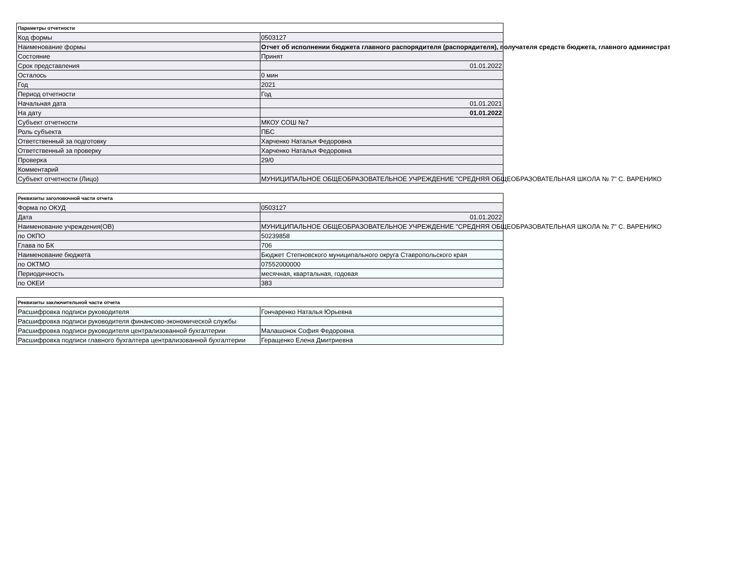| Параметры отчетности | |
| Код формы | 0503127 |
| Наименование формы | Отчет об исполнении бюджета главного распорядителя (распорядителя), получателя средств бюджета, главного администрат |
| Состояние | Принят |
| Срок представления | 01.01.2022 |
| Осталось | 0 мин |
| Год | 2021 |
| Период отчетности | Год |
| Начальная дата | 01.01.2021 |
| На дату | 01.01.2022 |
| Субъект отчетности | МКОУ СОШ №7 |
| Роль субъекта | ПБС |
| Ответственный за подготовку | Харченко Наталья Федоровна |
| Ответственный за проверку | Харченко Наталья Федоровна |
| Проверка | 29/0 |
| Комментарий | |
| Субъект отчетности (Лицо) | МУНИЦИПАЛЬНОЕ ОБЩЕОБРАЗОВАТЕЛЬНОЕ УЧРЕЖДЕНИЕ "СРЕДНЯЯ ОБЩЕОБРАЗОВАТЕЛЬНАЯ ШКОЛА № 7" С. ВАРЕНИКО |
| Реквизиты заголовочной части отчета | |
| Форма по ОКУД | 0503127 |
| Дата | 01.01.2022 |
| Наименование учреждения(ОВ) | МУНИЦИПАЛЬНОЕ ОБЩЕОБРАЗОВАТЕЛЬНОЕ УЧРЕЖДЕНИЕ "СРЕДНЯЯ ОБЩЕОБРАЗОВАТЕЛЬНАЯ ШКОЛА № 7" С. ВАРЕНИКО |
| по ОКПО | 50239858 |
| Глава по БК | 706 |
| Наименование бюджета | Бюджет Степновского муниципального округа Ставропольского края |
| по ОКТМО | 07552000000 |
| Периодичность | месячная, квартальная, годовая |
| по ОКЕИ | 383 |
| Реквизиты заключительной части отчета | |
| Расшифровка подписи руководителя | Гончаренко Наталья Юрьевна |
| Расшифровка подписи руководителя финансово-экономической службы | |
| Расшифровка подписи руководителя централизованной бухгалтерии | Малашонок София Федоровна |
| Расшифровка подписи главного бухгалтера централизованной бухгалтерии | Геращенко Елена Дмитриевна |